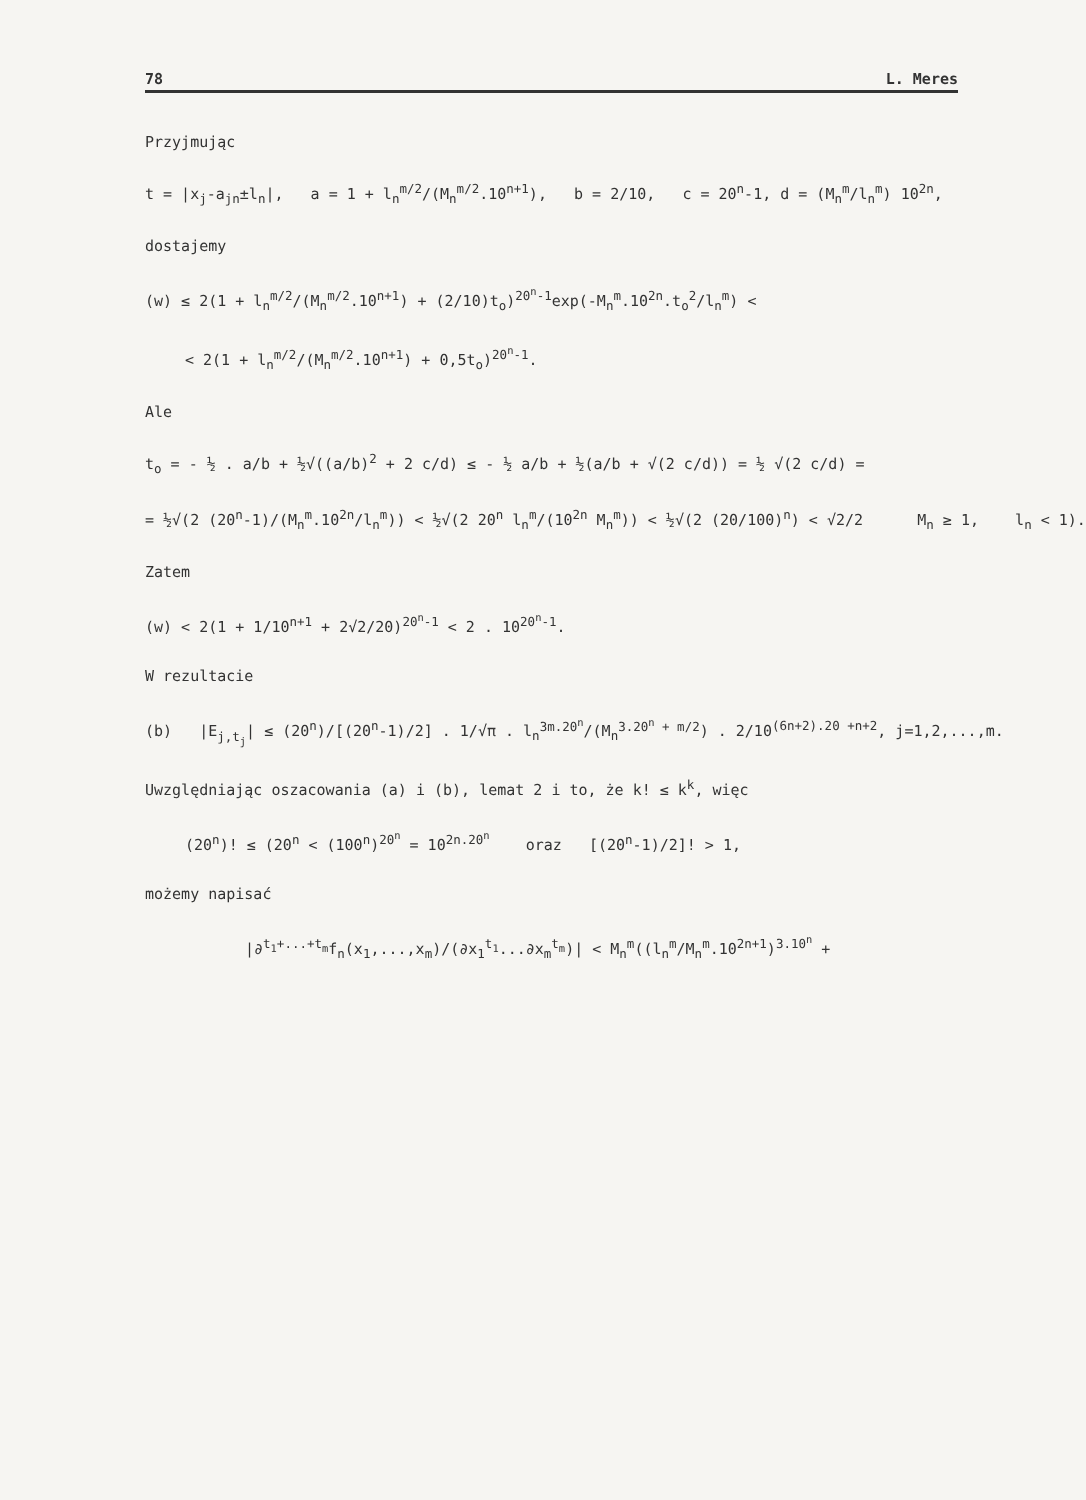78 L. Meres
Przyjmując
t = |x<sub>j</sub>-a<sub>jn</sub>±l<sub>n</sub>|, a = 1 + l<sub>n</sub><sup>m/2</sup>/(M<sub>n</sub><sup>m/2</sup>.10<sup>n+1</sup>), b = 2/10, c = 20<sup>n</sup>-1, d = (M<sub>n</sub><sup>m</sup>/l<sub>n</sub><sup>m</sup>) 10<sup>2n</sup>,
dostajemy
(w) ≤ 2(1 + l<sub>n</sub><sup>m/2</sup>/(M<sub>n</sub><sup>m/2</sup>.10<sup>n+1</sup>) + (2/10)t<sub>o</sub>)<sup>20<sup>n</sup>-1</sup>exp(-M<sub>n</sub><sup>m</sup>.10<sup>2n</sup>.t<sub>o</sub><sup>2</sup>/l<sub>n</sub><sup>m</sup>) <
< 2(1 + l<sub>n</sub><sup>m/2</sup>/(M<sub>n</sub><sup>m/2</sup>.10<sup>n+1</sup>) + 0,5t<sub>o</sub>)<sup>20<sup>n</sup>-1</sup>.
Ale
t<sub>o</sub> = - ½ . a/b + ½√((a/b)<sup>2</sup> + 2 c/d) ≤ - ½ a/b + ½(a/b + √(2 c/d)) = ½ √(2 c/d) =
= ½√(2 (20<sup>n</sup>-1)/(M<sub>n</sub><sup>m</sup>.10<sup>2n</sup>/l<sub>n</sub><sup>m</sup>)) < ½√(2 20<sup>n</sup> l<sub>n</sub><sup>m</sup>/(10<sup>2n</sup> M<sub>n</sub><sup>m</sup>)) < ½√(2 (20/100)<sup>n</sup>) < √2/2 M<sub>n</sub> ≥ 1, l<sub>n</sub> < 1).
Zatem
(w) < 2(1 + 1/10<sup>n+1</sup> + 2√2/20)<sup>20<sup>n</sup>-1</sup> < 2 . 10<sup>20<sup>n</sup>-1</sup>.
W rezultacie
(b) |E<sub>j,t<sub>j</sub></sub>| ≤ (20<sup>n</sup>)/[(20<sup>n</sup>-1)/2] . 1/√π . l<sub>n</sub><sup>3m.20<sup>n</sup></sup>/(M<sub>n</sub><sup>3.20<sup>n</sup> + m/2</sup>) . 2/10<sup>(6n+2).20 +n+2</sup>, j=1,2,...,m.
Uwzględniając oszacowania (a) i (b), lemat 2 i to, że k! ≤ k<sup>k</sup>, więc
(20<sup>n</sup>)! ≤ (20<sup>n</sup> < (100<sup>n</sup>)<sup>20<sup>n</sup></sup> = 10<sup>2n.20<sup>n</sup></sup> oraz [(20<sup>n</sup>-1)/2]! > 1,
możemy napisać
|∂<sup>t<sub>1</sub>+...+t<sub>m</sub></sup>f<sub>n</sub>(x<sub>1</sub>,...,x<sub>m</sub>)/(∂x<sub>1</sub><sup>t<sub>1</sub></sup>...∂x<sub>m</sub><sup>t<sub>m</sub></sup>)| < M<sub>n</sub><sup>m</sup>((l<sub>n</sub><sup>m</sup>/M<sub>n</sub><sup>m</sup>.10<sup>2n+1</sup>)<sup>3.10<sup>n</sup></sup> +